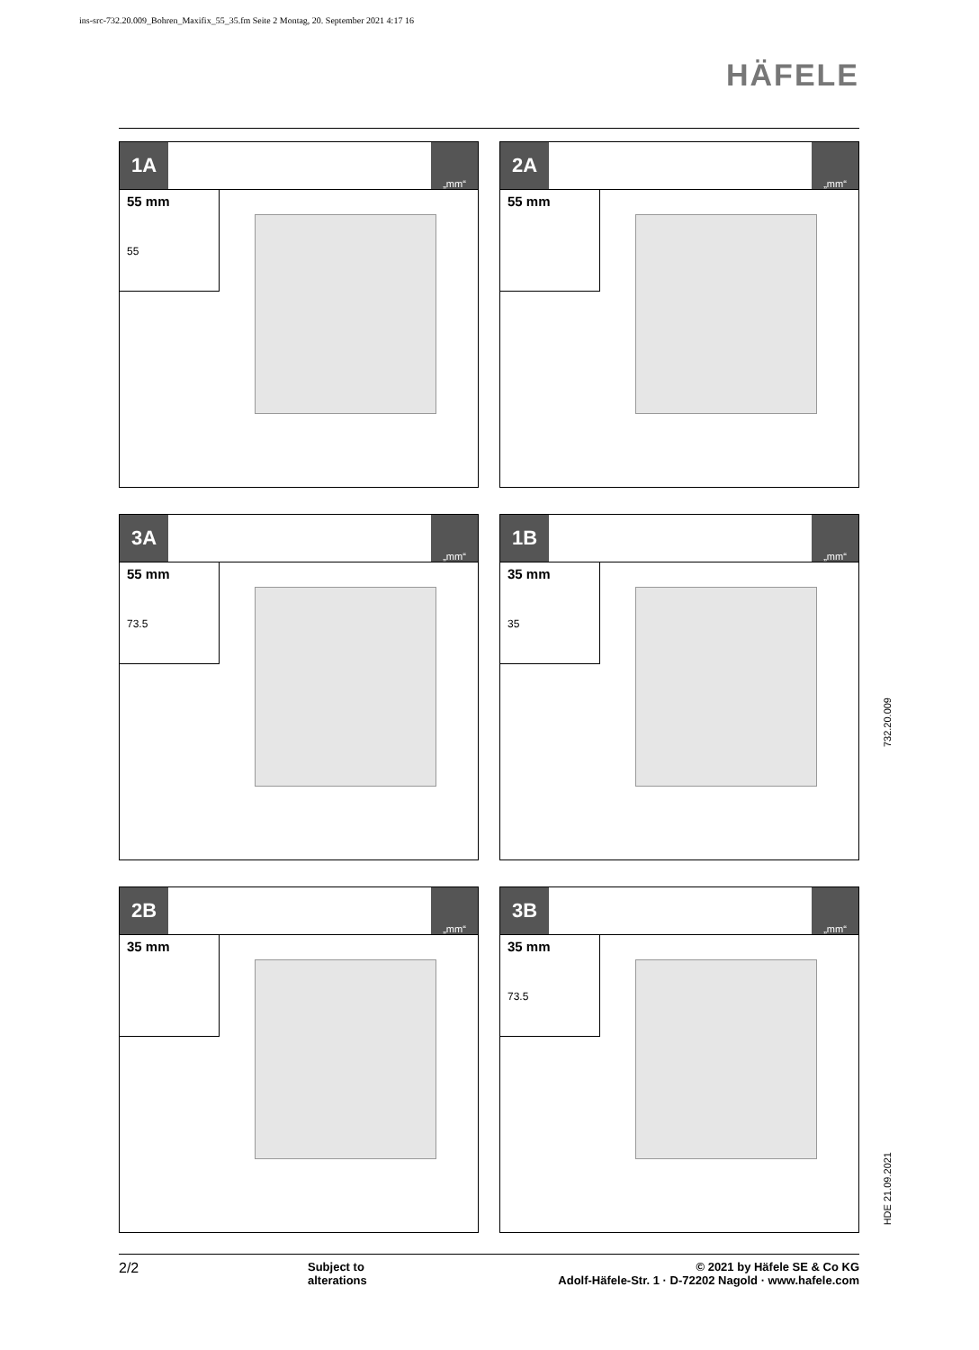ins-src-732.20.009_Bohren_Maxifix_55_35.fm Seite 2 Montag, 20. September 2021 4:17 16
HÄFELE
1A
„mm“
55 mm
55
2A
„mm“
55 mm
3A
„mm“
55 mm
73.5
1B
„mm“
35 mm
35
2B
„mm“
35 mm
3B
„mm“
35 mm
73.5
732.20.009
HDE 21.09.2021
2/2
Subject to
alterations
© 2021 by Häfele SE & Co KG
Adolf-Häfele-Str. 1 · D-72202 Nagold · www.hafele.com